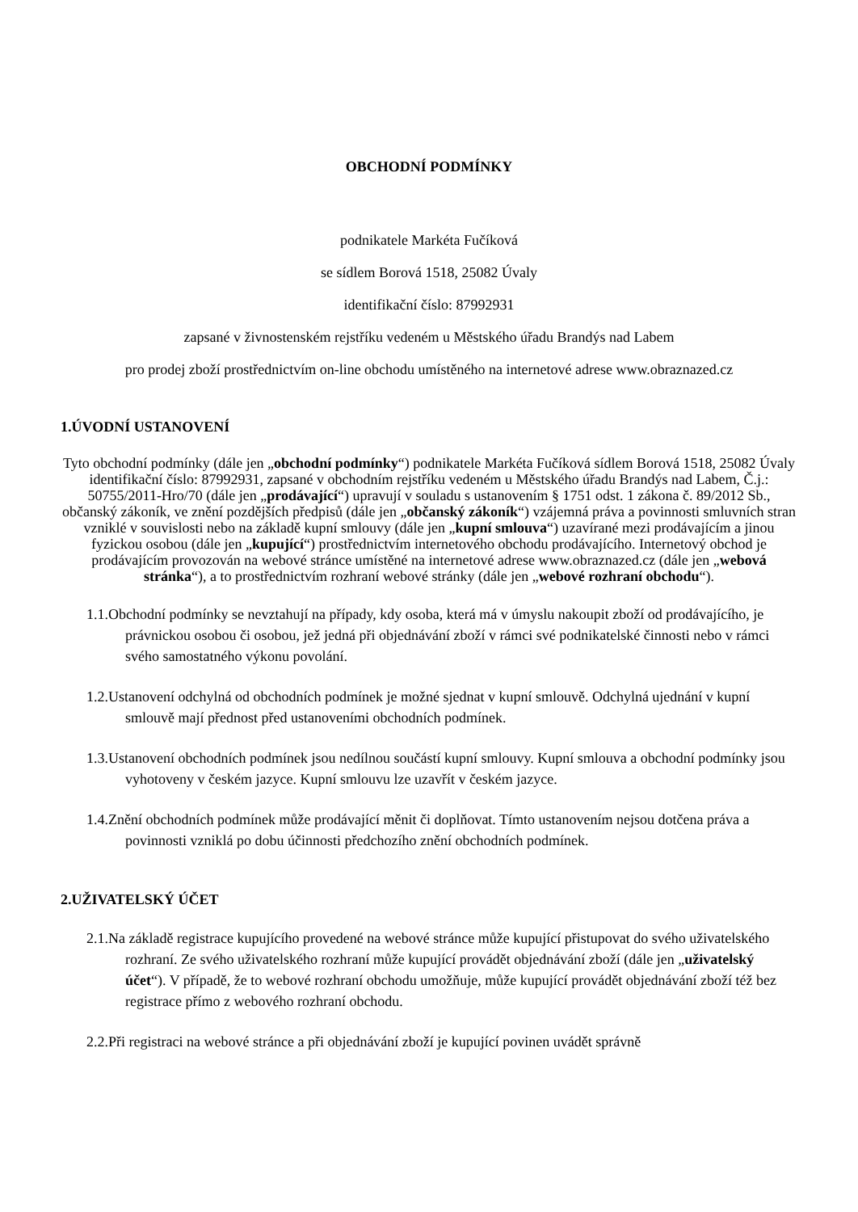OBCHODNÍ PODMÍNKY
podnikatele Markéta Fučíková
se sídlem Borová 1518, 25082 Úvaly
identifikační číslo: 87992931
zapsané v živnostenském rejstříku vedeném u Městského úřadu Brandýs nad Labem
pro prodej zboží prostřednictvím on-line obchodu umístěného na internetové adrese www.obraznazed.cz
1.ÚVODNÍ USTANOVENÍ
Tyto obchodní podmínky (dále jen „obchodní podmínky“) podnikatele Markéta Fučíková sídlem Borová 1518, 25082 Úvaly identifikační číslo: 87992931, zapsané v obchodním rejstříku vedeném u Městského úřadu Brandýs nad Labem, Č.j.: 50755/2011-Hro/70 (dále jen „prodávající“) upravují v souladu s ustanovením § 1751 odst. 1 zákona č. 89/2012 Sb., občanský zákoník, ve znění pozdějších předpisů (dále jen „občanský zákoník“) vzájemná práva a povinnosti smluvních stran vzniklé v souvislosti nebo na základě kupní smlouvy (dále jen „kupní smlouva“) uzavírané mezi prodávajícím a jinou fyzickou osobou (dále jen „kupující“) prostřednictvím internetového obchodu prodávajícího. Internetový obchod je prodávajícím provozován na webové stránce umístěné na internetové adrese www.obraznazed.cz (dále jen „webová stránka“), a to prostřednictvím rozhraní webové stránky (dále jen „webové rozhraní obchodu“).
1.1.Obchodní podmínky se nevztahují na případy, kdy osoba, která má v úmyslu nakoupit zboží od prodávajícího, je právnickou osobou či osobou, jež jedná při objednávání zboží v rámci své podnikatelské činnosti nebo v rámci svého samostatného výkonu povolání.
1.2.Ustanovení odchylná od obchodních podmínek je možné sjednat v kupní smlouvě. Odchylná ujednání v kupní smlouvě mají přednost před ustanoveními obchodních podmínek.
1.3.Ustanovení obchodních podmínek jsou nedílnou součástí kupní smlouvy. Kupní smlouva a obchodní podmínky jsou vyhotoveny v českém jazyce. Kupní smlouvu lze uzavřít v českém jazyce.
1.4.Znění obchodních podmínek může prodávající měnit či doplňovat. Tímto ustanovením nejsou dotčena práva a povinnosti vzniklá po dobu účinnosti předchozího znění obchodních podmínek.
2.UŽIVATELSKÝ ÚČET
2.1.Na základě registrace kupujícího provedené na webové stránce může kupující přistupovat do svého uživatelského rozhraní. Ze svého uživatelského rozhraní může kupující provádět objednávání zboží (dále jen „uživatelský účet“). V případě, že to webové rozhraní obchodu umožňuje, může kupující provádět objednávání zboží též bez registrace přímo z webového rozhraní obchodu.
2.2.Při registraci na webové stránce a při objednávání zboží je kupující povinen uvádět správně